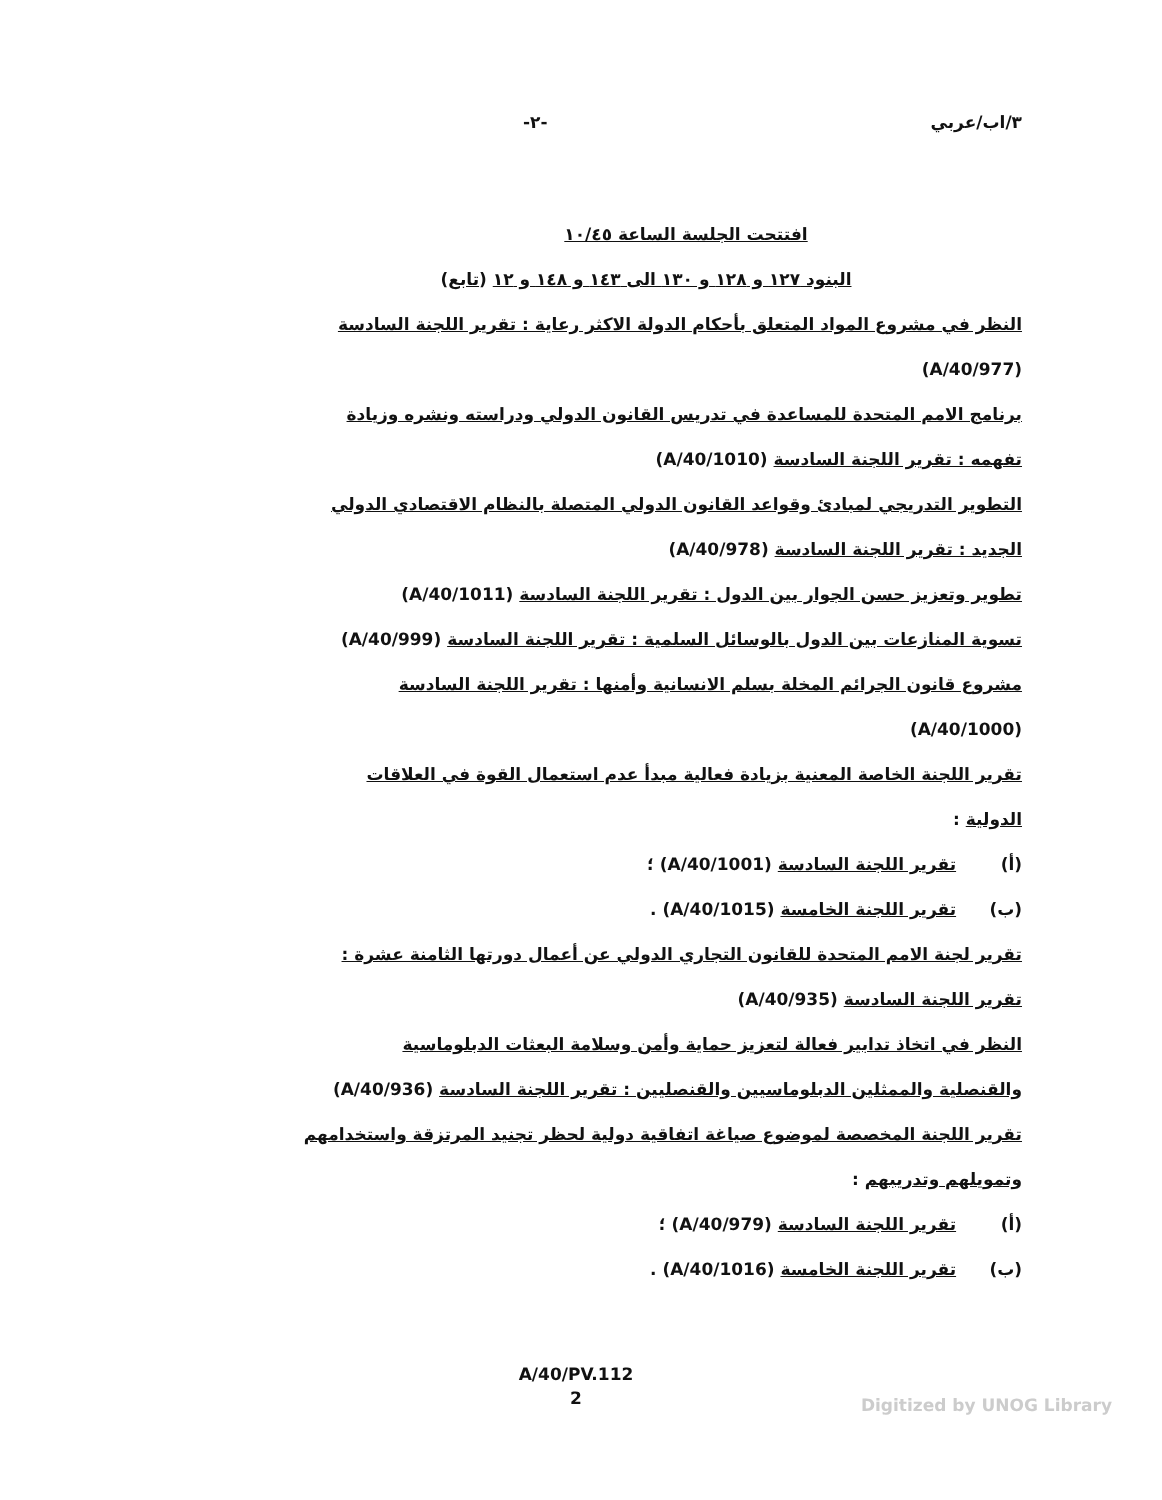٣/اب/عربي -٢-
افتتحت الجلسة الساعة ١٠/٤٥
البنود ١٢٧ و ١٢٨ و ١٣٠ الى ١٤٣ و ١٤٨ و ١٢ (تابع)
النظر في مشروع المواد المتعلق بأحكام الدولة الاكثر رعاية : تقرير اللجنة السادسة
(A/40/977)
برنامج الامم المتحدة للمساعدة في تدريس القانون الدولي ودراسته ونشره وزيادة
تفهمه : تقرير اللجنة السادسة (A/40/1010)
التطوير التدريجي لمبادئ وقواعد القانون الدولي المتصلة بالنظام الاقتصادي الدولي
الجديد : تقرير اللجنة السادسة (A/40/978)
تطوير وتعزيز حسن الجوار بين الدول : تقرير اللجنة السادسة (A/40/1011)
تسوية المنازعات بين الدول بالوسائل السلمية : تقرير اللجنة السادسة (A/40/999)
مشروع قانون الجرائم المخلة بسلم الانسانية وأمنها : تقرير اللجنة السادسة
(A/40/1000)
تقرير اللجنة الخاصة المعنية بزيادة فعالية مبدأ عدم استعمال القوة في العلاقات
الدولية :
(أ) تقرير اللجنة السادسة (A/40/1001) ؛
(ب) تقرير اللجنة الخامسة (A/40/1015) .
تقرير لجنة الامم المتحدة للقانون التجاري الدولي عن أعمال دورتها الثامنة عشرة :
تقرير اللجنة السادسة (A/40/935)
النظر في اتخاذ تدابير فعالة لتعزيز حماية وأمن وسلامة البعثات الدبلوماسية
والقنصلية والممثلين الدبلوماسيين والقنصليين : تقرير اللجنة السادسة (A/40/936)
تقرير اللجنة المخصصة لموضوع صياغة اتفاقية دولية لحظر تجنيد المرتزقة واستخدامهم
وتمويلهم وتدريبهم :
(أ) تقرير اللجنة السادسة (A/40/979) ؛
(ب) تقرير اللجنة الخامسة (A/40/1016) .
A/40/PV.112
2
Digitized by UNOG Library